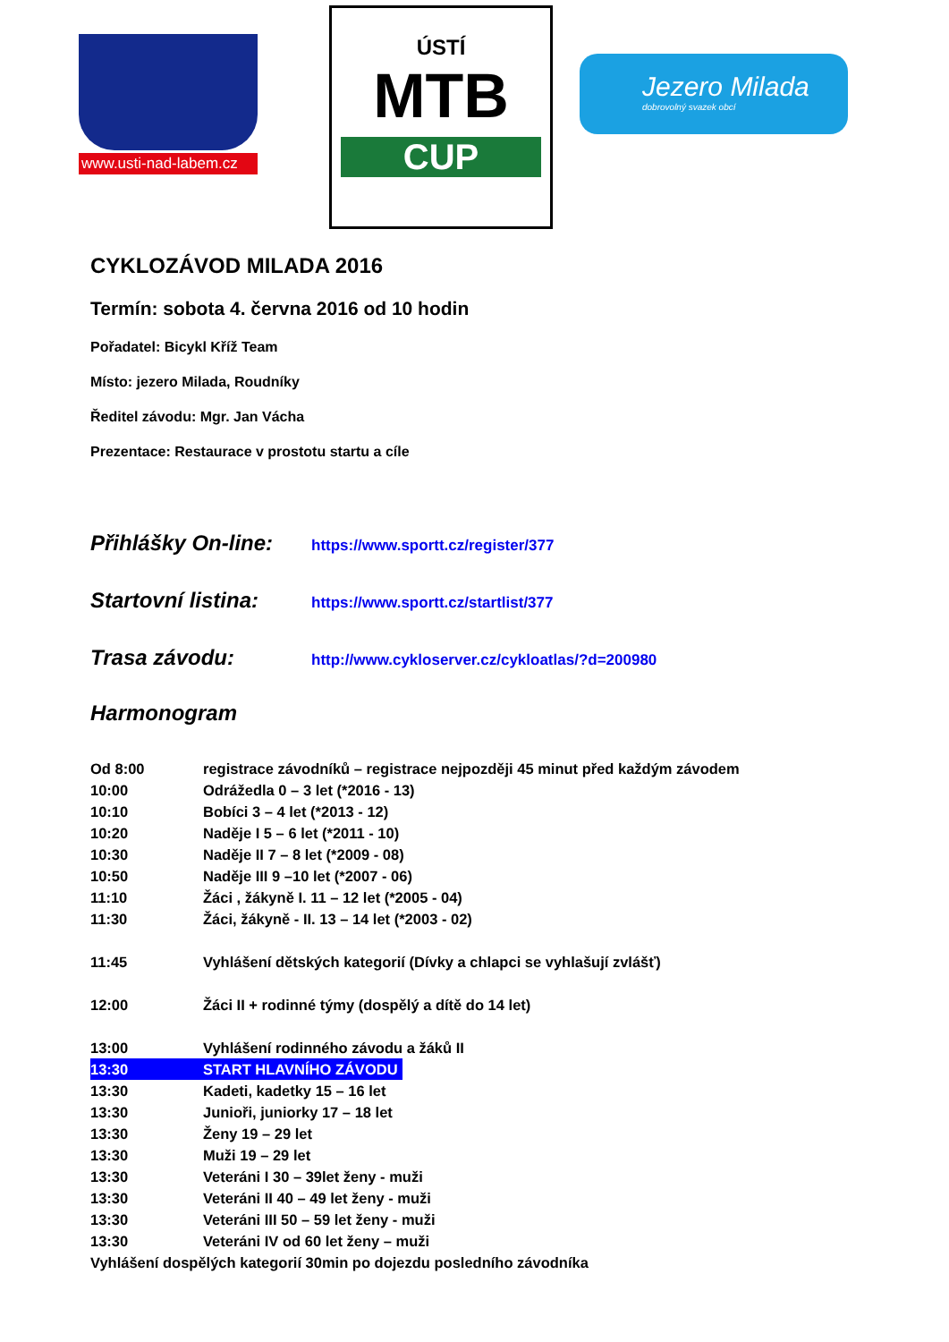www.usti-nad-labem.cz
ÚSTÍ
MTB
CUP
Jezero Milada
dobrovolný svazek obcí
CYKLOZÁVOD MILADA 2016
Termín: sobota 4. června 2016 od 10 hodin
Pořadatel: Bicykl Kříž Team
Místo: jezero Milada, Roudníky
Ředitel závodu: Mgr. Jan Vácha
Prezentace: Restaurace v prostotu startu a cíle
Přihlášky On-line: https://www.sportt.cz/register/377
Startovní listina: https://www.sportt.cz/startlist/377
Trasa závodu: http://www.cykloserver.cz/cykloatlas/?d=200980
Harmonogram
Od 8:00 registrace závodníků – registrace nejpozději 45 minut před každým závodem
10:00 Odrážedla 0 – 3 let (*2016 - 13)
10:10 Bobíci 3 – 4 let (*2013 - 12)
10:20 Naděje I 5 – 6 let (*2011 - 10)
10:30 Naděje II 7 – 8 let (*2009 - 08)
10:50 Naděje III 9 –10 let (*2007 - 06)
11:10 Žáci , žákyně I. 11 – 12 let (*2005 - 04)
11:30 Žáci, žákyně - II. 13 – 14 let (*2003 - 02)
11:45 Vyhlášení dětských kategorií (Dívky a chlapci se vyhlašují zvlášť)
12:00 Žáci II + rodinné týmy (dospělý a dítě do 14 let)
13:00 Vyhlášení rodinného závodu a žáků II
13:30 START HLAVNÍHO ZÁVODU
13:30 Kadeti, kadetky 15 – 16 let
13:30 Junioři, juniorky 17 – 18 let
13:30 Ženy 19 – 29 let
13:30 Muži 19 – 29 let
13:30 Veteráni I 30 – 39let ženy - muži
13:30 Veteráni II 40 – 49 let ženy - muži
13:30 Veteráni III 50 – 59 let ženy - muži
13:30 Veteráni IV od 60 let ženy – muži
Vyhlášení dospělých kategorií 30min po dojezdu posledního závodníka